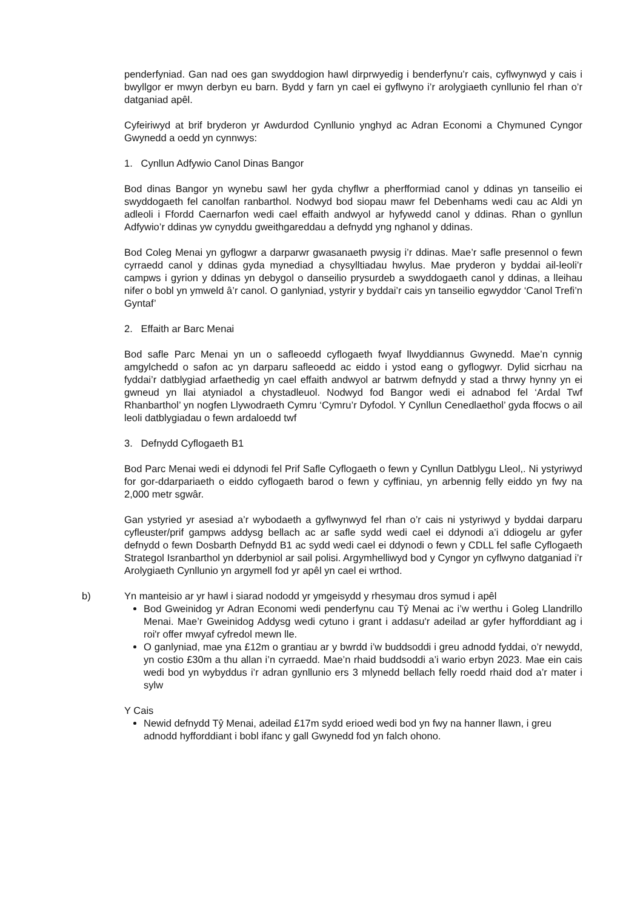penderfyniad. Gan nad oes gan swyddogion hawl dirprwyedig i benderfynu’r cais, cyflwynwyd y cais i bwyllgor er mwyn derbyn eu barn. Bydd y farn yn cael ei gyflwyno i’r arolygiaeth cynllunio fel rhan o’r datganiad apêl.
Cyfeiriwyd at brif bryderon yr Awdurdod Cynllunio ynghyd ac Adran Economi a Chymuned Cyngor Gwynedd a oedd yn cynnwys:
1. Cynllun Adfywio Canol Dinas Bangor
Bod dinas Bangor yn wynebu sawl her gyda chyflwr a pherfformiad canol y ddinas yn tanseilio ei swyddogaeth fel canolfan ranbarthol. Nodwyd bod siopau mawr fel Debenhams wedi cau ac Aldi yn adleoli i Ffordd Caernarfon wedi cael effaith andwyol ar hyfywedd canol y ddinas. Rhan o gynllun Adfywio’r ddinas yw cynyddu gweithgareddau a defnydd yng nghanol y ddinas.
Bod Coleg Menai yn gyflogwr a darparwr gwasanaeth pwysig i’r ddinas. Mae’r safle presennol o fewn cyrraedd canol y ddinas gyda mynediad a chysylltiadau hwylus. Mae pryderon y byddai ail-leoli’r campws i gyrion y ddinas yn debygol o danseilio prysurdeb a swyddogaeth canol y ddinas, a lleihau nifer o bobl yn ymweld â’r canol. O ganlyniad, ystyrir y byddai’r cais yn tanseilio egwyddor ‘Canol Trefi’n Gyntaf’
2. Effaith ar Barc Menai
Bod safle Parc Menai yn un o safleoedd cyflogaeth fwyaf llwyddiannus Gwynedd. Mae’n cynnig amgylchedd o safon ac yn darparu safleoedd ac eiddo i ystod eang o gyflogwyr. Dylid sicrhau na fyddai’r datblygiad arfaethedig yn cael effaith andwyol ar batrwm defnydd y stad a thrwy hynny yn ei gwneud yn llai atyniadol a chystadleuol. Nodwyd fod Bangor wedi ei adnabod fel ‘Ardal Twf Rhanbarthol’ yn nogfen Llywodraeth Cymru ‘Cymru’r Dyfodol. Y Cynllun Cenedlaethol’ gyda ffocws o ail leoli datblygiadau o fewn ardaloedd twf
3. Defnydd Cyflogaeth B1
Bod Parc Menai wedi ei ddynodi fel Prif Safle Cyflogaeth o fewn y Cynllun Datblygu Lleol,. Ni ystyriwyd for gor-ddarpariaeth o eiddo cyflogaeth barod o fewn y cyffiniau, yn arbennig felly eiddo yn fwy na 2,000 metr sgwâr.
Gan ystyried yr asesiad a’r wybodaeth a gyflwynwyd fel rhan o’r cais ni ystyriwyd y byddai darparu cyfleuster/prif gampws addysg bellach ac ar safle sydd wedi cael ei ddynodi a’i ddiogelu ar gyfer defnydd o fewn Dosbarth Defnydd B1 ac sydd wedi cael ei ddynodi o fewn y CDLL fel safle Cyflogaeth Strategol Isranbarthol yn dderbyniol ar sail polisi. Argymhelliwyd bod y Cyngor yn cyflwyno datganiad i’r Arolygiaeth Cynllunio yn argymell fod yr apêl yn cael ei wrthod.
b) Yn manteisio ar yr hawl i siarad nododd yr ymgeisydd y rhesymau dros symud i apêl
Bod Gweinidog yr Adran Economi wedi penderfynu cau Tŷ Menai ac i’w werthu i Goleg Llandrillo Menai. Mae’r Gweinidog Addysg wedi cytuno i grant i addasu'r adeilad ar gyfer hyfforddiant ag i roi'r offer mwyaf cyfredol mewn lle.
O ganlyniad, mae yna £12m o grantiau ar y bwrdd i’w buddsoddi i greu adnodd fyddai, o’r newydd, yn costio £30m a thu allan i’n cyrraedd. Mae’n rhaid buddsoddi a’i wario erbyn 2023. Mae ein cais wedi bod yn wybyddus i’r adran gynllunio ers 3 mlynedd bellach felly roedd rhaid dod a’r mater i sylw
Y Cais
Newid defnydd Tŷ Menai, adeilad £17m sydd erioed wedi bod yn fwy na hanner llawn, i greu adnodd hyfforddiant i bobl ifanc y gall Gwynedd fod yn falch ohono.